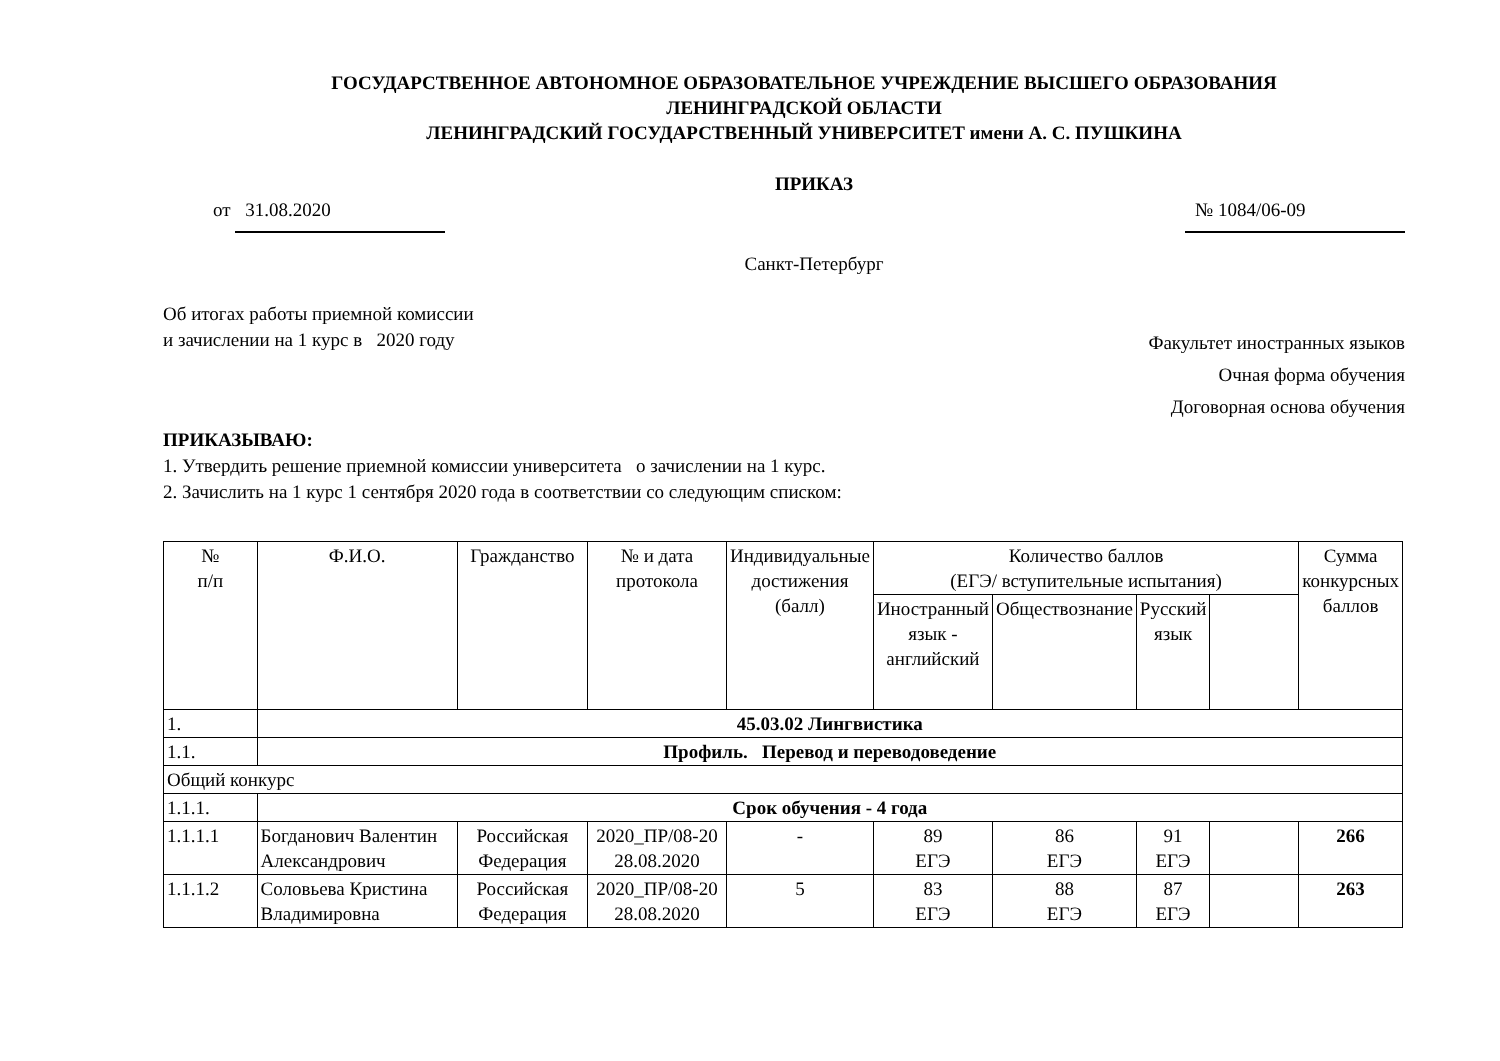ГОСУДАРСТВЕННОЕ АВТОНОМНОЕ ОБРАЗОВАТЕЛЬНОЕ УЧРЕЖДЕНИЕ ВЫСШЕГО ОБРАЗОВАНИЯ
ЛЕНИНГРАДСКОЙ ОБЛАСТИ
ЛЕНИНГРАДСКИЙ ГОСУДАРСТВЕННЫЙ УНИВЕРСИТЕТ имени А. С. ПУШКИНА
ПРИКАЗ
от 31.08.2020 № 1084/06-09
Санкт-Петербург
Об итогах работы приемной комиссии
и зачислении на 1 курс в 2020 году
Факультет иностранных языков
Очная форма обучения
Договорная основа обучения
ПРИКАЗЫВАЮ:
1. Утвердить решение приемной комиссии университета о зачислении на 1 курс.
2. Зачислить на 1 курс 1 сентября 2020 года в соответствии со следующим списком:
| № п/п | Ф.И.О. | Гражданство | № и дата протокола | Индивидуальные достижения (балл) | Количество баллов (ЕГЭ/ вступительные испытания) | | | | Сумма конкурсных баллов |
| --- | --- | --- | --- | --- | --- | --- | --- | --- | --- |
| | | | | | Иностранный язык - английский | Обществознание | Русский язык | | |
| 1. | 45.03.02 Лингвистика | | | | | | | | |
| 1.1. | Профиль. Перевод и переводоведение | | | | | | | | |
| Общий конкурс | | | | | | | | | |
| 1.1.1. | Срок обучения - 4 года | | | | | | | | |
| 1.1.1.1 | Богданович Валентин Александрович | Российская Федерация | 2020_ПР/08-20 28.08.2020 | - | 89 ЕГЭ | 86 ЕГЭ | 91 ЕГЭ | | 266 |
| 1.1.1.2 | Соловьева Кристина Владимировна | Российская Федерация | 2020_ПР/08-20 28.08.2020 | 5 | 83 ЕГЭ | 88 ЕГЭ | 87 ЕГЭ | | 263 |